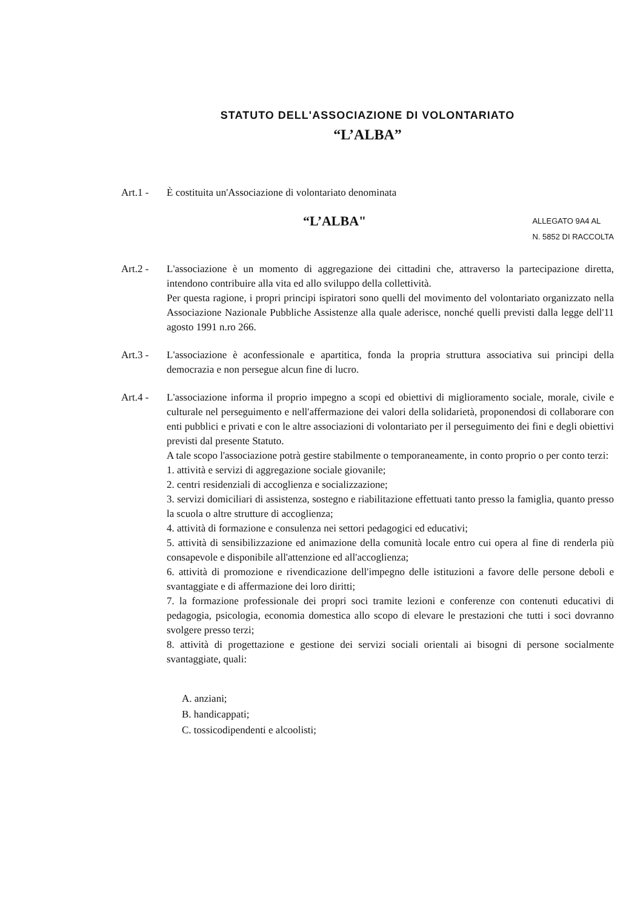STATUTO DELL'ASSOCIAZIONE DI VOLONTARIATO
“L’ALBA”
Art.1 - È costituita un'Associazione di volontariato denominata
“L’ALBA"
ALLEGATO 9A4 AL
N. 5852 DI RACCOLTA
Art.2 - L'associazione è un momento di aggregazione dei cittadini che, attraverso la partecipazione diretta, intendono contribuire alla vita ed allo sviluppo della collettività.
Per questa ragione, i propri principi ispiratori sono quelli del movimento del volontariato organizzato nella Associazione Nazionale Pubbliche Assistenze alla quale aderisce, nonché quelli previsti dalla legge dell'11 agosto 1991 n.ro 266.
Art.3 - L'associazione è aconfessionale e apartitica, fonda la propria struttura associativa sui principi della democrazia e non persegue alcun fine di lucro.
Art.4 - L'associazione informa il proprio impegno a scopi ed obiettivi di miglioramento sociale, morale, civile e culturale nel perseguimento e nell'affermazione dei valori della solidarietà, proponendosi di collaborare con enti pubblici e privati e con le altre associazioni di volontariato per il perseguimento dei fini e degli obiettivi previsti dal presente Statuto.
A tale scopo l'associazione potrà gestire stabilmente o temporaneamente, in conto proprio o per conto terzi:
1. attività e servizi di aggregazione sociale giovanile;
2. centri residenziali di accoglienza e socializzazione;
3. servizi domiciliari di assistenza, sostegno e riabilitazione effettuati tanto presso la famiglia, quanto presso la scuola o altre strutture di accoglienza;
4. attività di formazione e consulenza nei settori pedagogici ed educativi;
5. attività di sensibilizzazione ed animazione della comunità locale entro cui opera al fine di renderla più consapevole e disponibile all'attenzione ed all'accoglienza;
6. attività di promozione e rivendicazione dell'impegno delle istituzioni a favore delle persone deboli e svantaggiate e di affermazione dei loro diritti;
7. la formazione professionale dei propri soci tramite lezioni e conferenze con contenuti educativi di pedagogia, psicologia, economia domestica allo scopo di elevare le prestazioni che tutti i soci dovranno svolgere presso terzi;
8. attività di progettazione e gestione dei servizi sociali orientali ai bisogni di persone socialmente svantaggiate, quali:
A. anziani;
B. handicappati;
C. tossicodipendenti e alcoolisti;